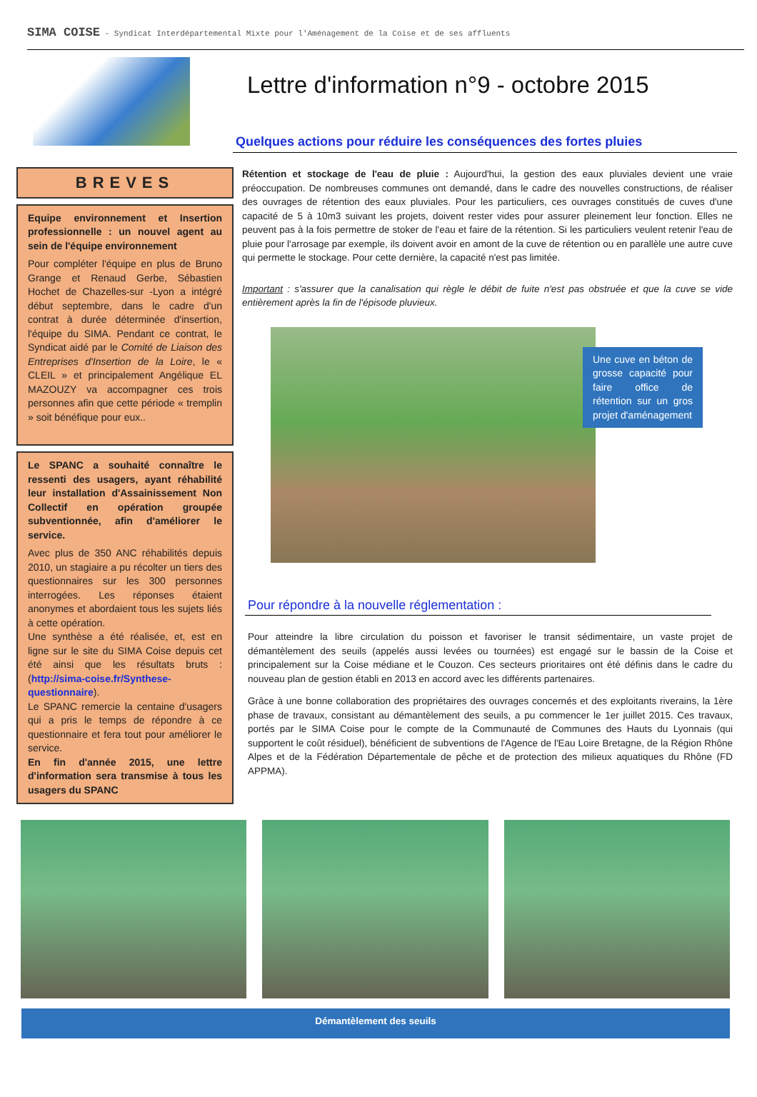SIMA COISE - Syndicat Interdépartemental Mixte pour l'Aménagement de la Coise et de ses affluents
Lettre d'information n°9 - octobre 2015
Quelques actions pour réduire les conséquences des fortes pluies
BREVES
Equipe environnement et Insertion professionnelle : un nouvel agent au sein de l'équipe environnement
Pour compléter l'équipe en plus de Bruno Grange et Renaud Gerbe, Sébastien Hochet de Chazelles-sur -Lyon a intégré début septembre, dans le cadre d'un contrat à durée déterminée d'insertion, l'équipe du SIMA. Pendant ce contrat, le Syndicat aidé par le Comité de Liaison des Entreprises d'Insertion de la Loire, le « CLEIL » et principalement Angélique EL MAZOUZY va accompagner ces trois personnes afin que cette période « tremplin » soit bénéfique pour eux..
Le SPANC a souhaité connaître le ressenti des usagers, ayant réhabilité leur installation d'Assainissement Non Collectif en opération groupée subventionnée, afin d'améliorer le service.
Avec plus de 350 ANC réhabilités depuis 2010, un stagiaire a pu récolter un tiers des questionnaires sur les 300 personnes interrogées. Les réponses étaient anonymes et abordaient tous les sujets liés à cette opération.
Une synthèse a été réalisée, et, est en ligne sur le site du SIMA Coise depuis cet été ainsi que les résultats bruts : (http://sima-coise.fr/Synthese-questionnaire).
Le SPANC remercie la centaine d'usagers qui a pris le temps de répondre à ce questionnaire et fera tout pour améliorer le service.
En fin d'année 2015, une lettre d'information sera transmise à tous les usagers du SPANC
Rétention et stockage de l'eau de pluie : Aujourd'hui, la gestion des eaux pluviales devient une vraie préoccupation. De nombreuses communes ont demandé, dans le cadre des nouvelles constructions, de réaliser des ouvrages de rétention des eaux pluviales. Pour les particuliers, ces ouvrages constitués de cuves d'une capacité de 5 à 10m3 suivant les projets, doivent rester vides pour assurer pleinement leur fonction. Elles ne peuvent pas à la fois permettre de stoker de l'eau et faire de la rétention. Si les particuliers veulent retenir l'eau de pluie pour l'arrosage par exemple, ils doivent avoir en amont de la cuve de rétention ou en parallèle une autre cuve qui permette le stockage. Pour cette dernière, la capacité n'est pas limitée.
Important : s'assurer que la canalisation qui règle le débit de fuite n'est pas obstruée et que la cuve se vide entièrement après la fin de l'épisode pluvieux.
Une cuve en béton de grosse capacité pour faire office de rétention sur un gros projet d'aménagement
Pour répondre à la nouvelle réglementation :
Pour atteindre la libre circulation du poisson et favoriser le transit sédimentaire, un vaste projet de démantèlement des seuils (appelés aussi levées ou tournées) est engagé sur le bassin de la Coise et principalement sur la Coise médiane et le Couzon. Ces secteurs prioritaires ont été définis dans le cadre du nouveau plan de gestion établi en 2013 en accord avec les différents partenaires.
Grâce à une bonne collaboration des propriétaires des ouvrages concernés et des exploitants riverains, la 1ère phase de travaux, consistant au démantèlement des seuils, a pu commencer le 1er juillet 2015. Ces travaux, portés par le SIMA Coise pour le compte de la Communauté de Communes des Hauts du Lyonnais (qui supportent le coût résiduel), bénéficient de subventions de l'Agence de l'Eau Loire Bretagne, de la Région Rhône Alpes et de la Fédération Départementale de pêche et de protection des milieux aquatiques du Rhône (FD APPMA).
Démantèlement des seuils